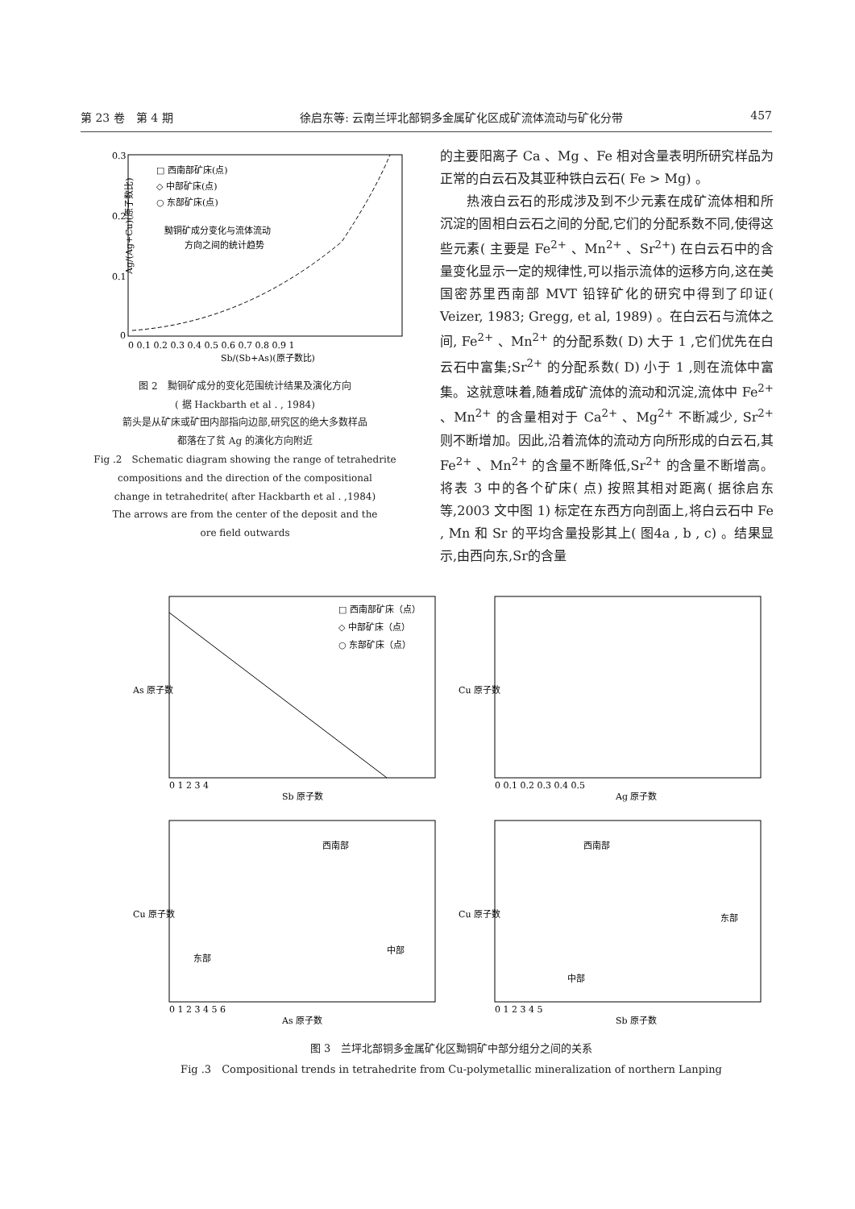第 23 卷　第 4 期 徐启东等: 云南兰坪北部铜多金属矿化区成矿流体流动与矿化分带 457
0.3
0.2
0.1
0
0 0.1 0.2 0.3 0.4 0.5 0.6 0.7 0.8 0.9 1
Sb/(Sb+As)(原子数比)
□ 西南部矿床(点)
◇ 中部矿床(点)
○ 东部矿床(点)
黝铜矿成分变化与流体流动
方向之间的统计趋势
Ag/(Ag+Cu)(原子数比)
图 2　黝铜矿成分的变化范围统计结果及演化方向
( 据 Hackbarth et al . , 1984)
箭头是从矿床或矿田内部指向边部,研究区的绝大多数样品
都落在了贫 Ag 的演化方向附近
Fig .2　Schematic diagram showing the range of tetrahedrite
compositions and the direction of the compositional
change in tetrahedrite( after Hackbarth et al . ,1984)
The arrows are from the center of the deposit and the
ore field outwards
的主要阳离子 Ca 、Mg 、Fe 相对含量表明所研究样品为正常的白云石及其亚种铁白云石( Fe > Mg) 。
　　热液白云石的形成涉及到不少元素在成矿流体相和所沉淀的固相白云石之间的分配,它们的分配系数不同,使得这些元素( 主要是 Fe<sup>2+</sup> 、Mn<sup>2+</sup> 、Sr<sup>2+</sup>) 在白云石中的含量变化显示一定的规律性,可以指示流体的运移方向,这在美国密苏里西南部 MVT 铅锌矿化的研究中得到了印证( Veizer, 1983; Gregg, et al, 1989) 。在白云石与流体之间, Fe<sup>2+</sup> 、Mn<sup>2+</sup> 的分配系数( D) 大于 1 ,它们优先在白云石中富集;Sr<sup>2+</sup> 的分配系数( D) 小于 1 ,则在流体中富集。这就意味着,随着成矿流体的流动和沉淀,流体中 Fe<sup>2+</sup> 、Mn<sup>2+</sup> 的含量相对于 Ca<sup>2+</sup> 、Mg<sup>2+</sup> 不断减少, Sr<sup>2+</sup> 则不断增加。因此,沿着流体的流动方向所形成的白云石,其 Fe<sup>2+</sup> 、Mn<sup>2+</sup> 的含量不断降低,Sr<sup>2+</sup> 的含量不断增高。将表 3 中的各个矿床( 点) 按照其相对距离( 据徐启东等,2003 文中图 1) 标定在东西方向剖面上,将白云石中 Fe , Mn 和 Sr 的平均含量投影其上( 图4a , b , c) 。结果显示,由西向东,Sr的含量
Sb 原子数
As 原子数
0 1 2 3 4
□ 西南部矿床（点）
◇ 中部矿床（点）
○ 东部矿床（点）
Ag 原子数
Cu 原子数
0 0.1 0.2 0.3 0.4 0.5
As 原子数
Cu 原子数
0 1 2 3 4 5 6
西南部
东部
中部
Sb 原子数
Cu 原子数
0 1 2 3 4 5
西南部
东部
中部
图 3　兰坪北部铜多金属矿化区黝铜矿中部分组分之间的关系
Fig .3　Compositional trends in tetrahedrite from Cu-polymetallic mineralization of northern Lanping